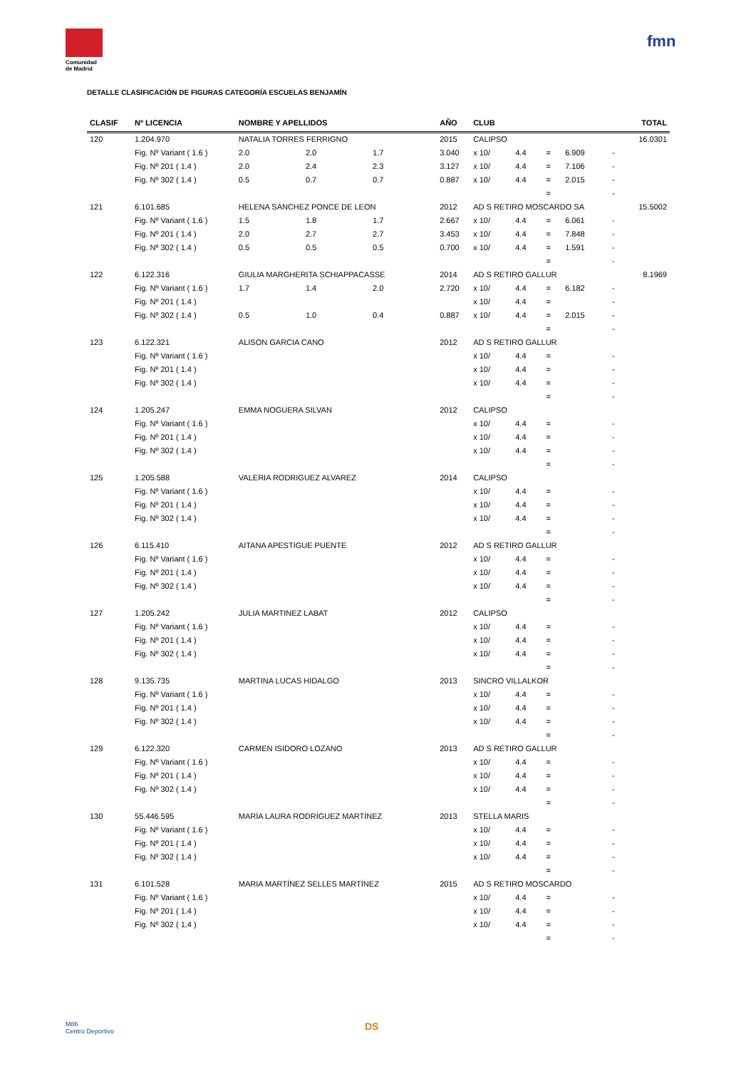Comunidad de Madrid
fmn
DETALLE CLASIFICACIÓN DE FIGURAS CATEGORÍA ESCUELAS BENJAMÍN
| CLASIF | Nº LICENCIA | NOMBRE Y APELLIDOS | | | AÑO | CLUB | | | | | TOTAL |
| --- | --- | --- | --- | --- | --- | --- | --- | --- | --- | --- | --- |
| 120 | 1.204.970 | NATALIA TORRES FERRIGNO | | | 2015 | CALIPSO | | | | | 16.0301 |
| | Fig. Nº Variant ( 1.6 ) | 2.0 | 2.0 | 1.7 | 3.040 | x 10/ | 4.4 | = | 6.909 | - | |
| | Fig. Nº 201 ( 1.4 ) | 2.0 | 2.4 | 2.3 | 3.127 | x 10/ | 4.4 | = | 7.106 | - | |
| | Fig. Nº 302 ( 1.4 ) | 0.5 | 0.7 | 0.7 | 0.887 | x 10/ | 4.4 | = | 2.015 | - | |
| | | | | | | | | = | | - | |
| 121 | 6.101.685 | HELENA SÁNCHEZ PONCE DE LEON | | | 2012 | AD S RETIRO MOSCARDO SA | | | | | 15.5002 |
| | Fig. Nº Variant ( 1.6 ) | 1.5 | 1.8 | 1.7 | 2.667 | x 10/ | 4.4 | = | 6.061 | - | |
| | Fig. Nº 201 ( 1.4 ) | 2.0 | 2.7 | 2.7 | 3.453 | x 10/ | 4.4 | = | 7.848 | - | |
| | Fig. Nº 302 ( 1.4 ) | 0.5 | 0.5 | 0.5 | 0.700 | x 10/ | 4.4 | = | 1.591 | - | |
| | | | | | | | | = | | - | |
| 122 | 6.122.316 | GIULIA MARGHERITA SCHIAPPACASSE | | | 2014 | AD S RETIRO GALLUR | | | | | 8.1969 |
| | Fig. Nº Variant ( 1.6 ) | 1.7 | 1.4 | 2.0 | 2.720 | x 10/ | 4.4 | = | 6.182 | - | |
| | Fig. Nº 201 ( 1.4 ) | | | | | x 10/ | 4.4 | = | | - | |
| | Fig. Nº 302 ( 1.4 ) | 0.5 | 1.0 | 0.4 | 0.887 | x 10/ | 4.4 | = | 2.015 | - | |
| | | | | | | | | = | | - | |
| 123 | 6.122.321 | ALISON GARCIA CANO | | | 2012 | AD S RETIRO GALLUR | | | | | |
| | Fig. Nº Variant ( 1.6 ) | | | | | x 10/ | 4.4 | = | | - | |
| | Fig. Nº 201 ( 1.4 ) | | | | | x 10/ | 4.4 | = | | - | |
| | Fig. Nº 302 ( 1.4 ) | | | | | x 10/ | 4.4 | = | | - | |
| | | | | | | | | = | | - | |
| 124 | 1.205.247 | EMMA NOGUERA SILVAN | | | 2012 | CALIPSO | | | | | |
| | Fig. Nº Variant ( 1.6 ) | | | | | x 10/ | 4.4 | = | | - | |
| | Fig. Nº 201 ( 1.4 ) | | | | | x 10/ | 4.4 | = | | - | |
| | Fig. Nº 302 ( 1.4 ) | | | | | x 10/ | 4.4 | = | | - | |
| | | | | | | | | = | | - | |
| 125 | 1.205.588 | VALERIA RODRIGUEZ ALVAREZ | | | 2014 | CALIPSO | | | | | |
| | Fig. Nº Variant ( 1.6 ) | | | | | x 10/ | 4.4 | = | | - | |
| | Fig. Nº 201 ( 1.4 ) | | | | | x 10/ | 4.4 | = | | - | |
| | Fig. Nº 302 ( 1.4 ) | | | | | x 10/ | 4.4 | = | | - | |
| | | | | | | | | = | | - | |
| 126 | 6.115.410 | AITANA APESTIGUE PUENTE | | | 2012 | AD S RETIRO GALLUR | | | | | |
| | Fig. Nº Variant ( 1.6 ) | | | | | x 10/ | 4.4 | = | | - | |
| | Fig. Nº 201 ( 1.4 ) | | | | | x 10/ | 4.4 | = | | - | |
| | Fig. Nº 302 ( 1.4 ) | | | | | x 10/ | 4.4 | = | | - | |
| | | | | | | | | = | | - | |
| 127 | 1.205.242 | JULIA MARTINEZ LABAT | | | 2012 | CALIPSO | | | | | |
| | Fig. Nº Variant ( 1.6 ) | | | | | x 10/ | 4.4 | = | | - | |
| | Fig. Nº 201 ( 1.4 ) | | | | | x 10/ | 4.4 | = | | - | |
| | Fig. Nº 302 ( 1.4 ) | | | | | x 10/ | 4.4 | = | | - | |
| | | | | | | | | = | | - | |
| 128 | 9.135.735 | MARTINA LUCAS HIDALGO | | | 2013 | SINCRO VILLALKOR | | | | | |
| | Fig. Nº Variant ( 1.6 ) | | | | | x 10/ | 4.4 | = | | - | |
| | Fig. Nº 201 ( 1.4 ) | | | | | x 10/ | 4.4 | = | | - | |
| | Fig. Nº 302 ( 1.4 ) | | | | | x 10/ | 4.4 | = | | - | |
| | | | | | | | | = | | - | |
| 129 | 6.122.320 | CARMEN ISIDORO LOZANO | | | 2013 | AD S RETIRO GALLUR | | | | | |
| | Fig. Nº Variant ( 1.6 ) | | | | | x 10/ | 4.4 | = | | - | |
| | Fig. Nº 201 ( 1.4 ) | | | | | x 10/ | 4.4 | = | | - | |
| | Fig. Nº 302 ( 1.4 ) | | | | | x 10/ | 4.4 | = | | - | |
| | | | | | | | | = | | - | |
| 130 | 55.446.595 | MARÍA LAURA RODRÍGUEZ MARTÍNEZ | | | 2013 | STELLA MARIS | | | | | |
| | Fig. Nº Variant ( 1.6 ) | | | | | x 10/ | 4.4 | = | | - | |
| | Fig. Nº 201 ( 1.4 ) | | | | | x 10/ | 4.4 | = | | - | |
| | Fig. Nº 302 ( 1.4 ) | | | | | x 10/ | 4.4 | = | | - | |
| | | | | | | | | = | | - | |
| 131 | 6.101.528 | MARIA MARTÍNEZ SELLES MARTÍNEZ | | | 2015 | AD S RETIRO MOSCARDO | | | | | |
| | Fig. Nº Variant ( 1.6 ) | | | | | x 10/ | 4.4 | = | | - | |
| | Fig. Nº 201 ( 1.4 ) | | | | | x 10/ | 4.4 | = | | - | |
| | Fig. Nº 302 ( 1.4 ) | | | | | x 10/ | 4.4 | = | | - | |
| | | | | | | | | = | | - | |
M86
Centro Deportivo
DS